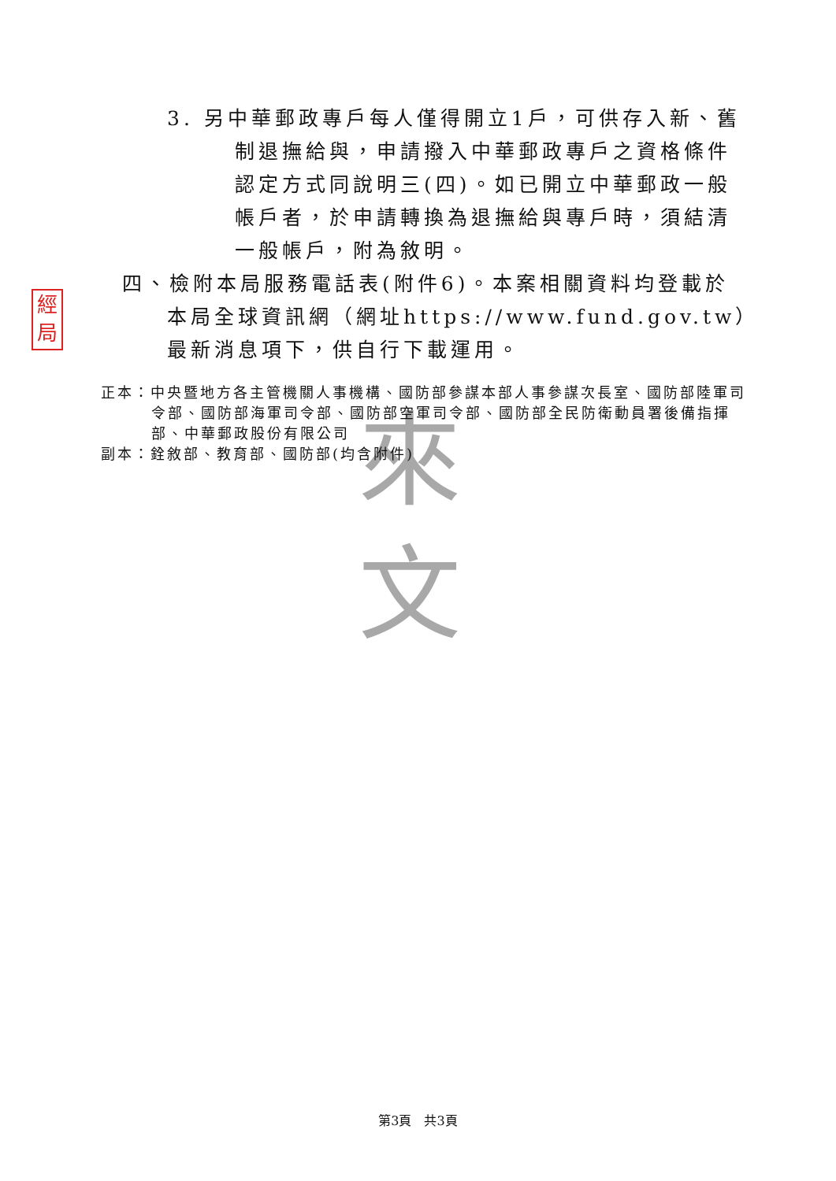來
文
經
局
3. 另中華郵政專戶每人僅得開立1戶，可供存入新、舊制退撫給與，申請撥入中華郵政專戶之資格條件認定方式同說明三(四)。如已開立中華郵政一般帳戶者，於申請轉換為退撫給與專戶時，須結清一般帳戶，附為敘明。
四、檢附本局服務電話表(附件6)。本案相關資料均登載於本局全球資訊網（網址https://www.fund.gov.tw）最新消息項下，供自行下載運用。
正本：中央暨地方各主管機關人事機構、國防部參謀本部人事參謀次長室、國防部陸軍司令部、國防部海軍司令部、國防部空軍司令部、國防部全民防衛動員署後備指揮部、中華郵政股份有限公司
副本：銓敘部、教育部、國防部(均含附件)
第3頁　共3頁